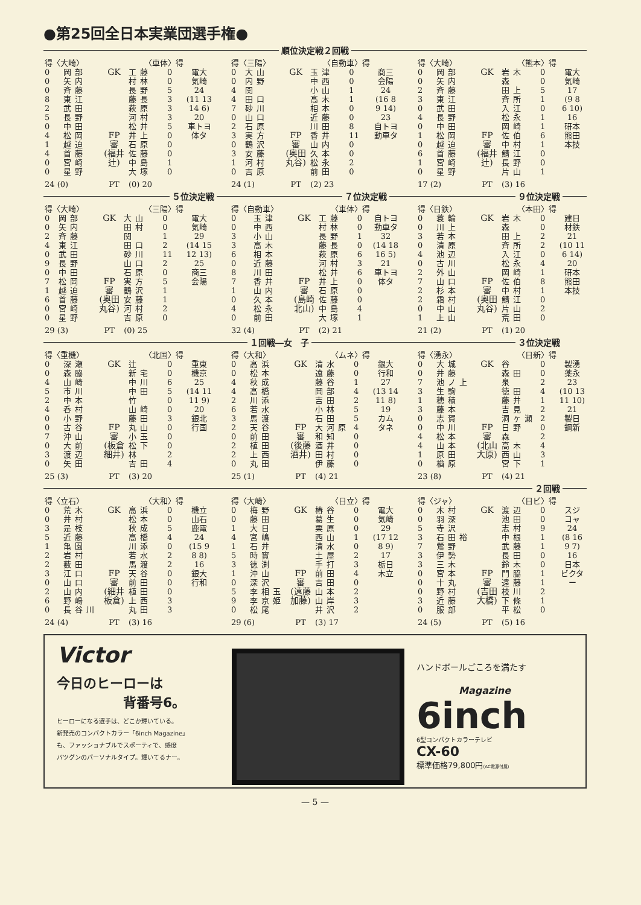●第25回全日本実業団選手権●
順位決定戦２回戦
| 得〈大崎〉 | | | 〈車体〉得 | | |
| --- | --- | --- | --- | --- | --- |
| 0 | 岡部 | GK FP 審 (福井 辻) | 工藤 | 0 | 電大 気崎 24 (11 13 14 6) 20 車トヨ 体タ |
| 0 | 矢内 | | 村林 | 0 | |
| 0 | 斉藤 | | 長野 | 5 | |
| 8 | 東江 | | 藤長 | 3 | |
| 2 | 武田 | | 萩原 | 3 | |
| 5 | 長野 | | 河村 | 3 | |
| 0 | 中田 | | 松井 | 5 | |
| 4 | 松岡 | | 井上 | 0 | |
| 1 | 越迫 | | 石原 | 0 | |
| 4 | 首藤 | | 佐藤 | 0 | |
| 0 | 宮崎 | | 中島 | 1 | |
| 0 | 星野 | | 大塚 | 0 | |
| 24 (0) | | PT | (0) 20 | | |
| 得〈三陽〉 | | | 〈自動車〉得 | | |
| --- | --- | --- | --- | --- | --- |
| 0 | 大山 | GK FP 審 (奥田 丸谷) | 玉津 | 0 | 商三 会陽 24 (16 8 9 14) 23 自トヨ 動車タ |
| 0 | 内野 | | 中西 | 0 | |
| 4 | 関 | | 小山 | 1 | |
| 4 | 田口 | | 高木 | 1 | |
| 7 | 砂川 | | 相本 | 0 | |
| 0 | 山口 | | 近藤 | 0 | |
| 2 | 石原 | | 川田 | 8 | |
| 3 | 実方 | | 香井 | 11 | |
| 0 | 鶴沢 | | 山内 | 0 | |
| 3 | 安藤 | | 久本 | 0 | |
| 1 | 河村 | | 松永 | 2 | |
| 0 | 吉原 | | 前田 | 0 | |
| 24 (1) | | PT | (2) 23 | | |
| 得〈大崎〉 | | | 〈熊本〉得 | | |
| --- | --- | --- | --- | --- | --- |
| 0 | 岡部 | GK FP 審 (福井 辻) | 岩木 | 0 | 電大 気崎 17 (9 8 6 10) 16 研本 熊田 本技 |
| 0 | 矢内 | | 森 | 0 | |
| 2 | 斉藤 | | 田上 | 5 | |
| 3 | 東江 | | 斉所 | 1 | |
| 0 | 武田 | | 入江 | 0 | |
| 4 | 長野 | | 松永 | 1 | |
| 0 | 中田 | | 岡崎 | 1 | |
| 1 | 松岡 | | 佐伯 | 6 | |
| 0 | 越迫 | | 中村 | 1 | |
| 6 | 首藤 | | 鯖江 | 0 | |
| 1 | 宮崎 | | 長野 | 0 | |
| 0 | 星野 | | 片山 | 1 | |
| 17 (2) | | PT | (3) 16 | | |
５位決定戦 ７位決定戦 ９位決定戦
| 得〈大崎〉 | | | 〈三陽〉得 | | |
| --- | --- | --- | --- | --- | --- |
| 0 | 岡部 | GK FP 審 (奥田 丸谷) | 大山 | 0 | 電大 気崎 29 (14 15 12 13) 25 商三 会陽 |
| 0 | 矢内 | | 田村 | 0 | |
| 2 | 斉藤 | | 関 | 1 | |
| 4 | 東江 | | 田口 | 2 | |
| 0 | 武田 | | 砂川 | 11 | |
| 9 | 長野 | | 山口 | 2 | |
| 0 | 中田 | | 石原 | 0 | |
| 7 | 松岡 | | 実方 | 5 | |
| 1 | 越迫 | | 鶴沢 | 1 | |
| 6 | 首藤 | | 安藤 | 1 | |
| 0 | 宮崎 | | 河村 | 2 | |
| 0 | 星野 | | 吉原 | 0 | |
| 29 (3) | | PT | (0) 25 | | |
| 得〈自動車〉 | | | 〈車体〉得 | | |
| --- | --- | --- | --- | --- | --- |
| 0 | 玉津 | GK FP 審 (島崎 北山) | 工藤 | 0 | 自トヨ 動車タ 32 (14 18 16 5) 21 車トヨ 体タ |
| 0 | 中西 | | 村林 | 0 | |
| 3 | 小山 | | 長野 | 1 | |
| 3 | 高木 | | 藤長 | 0 | |
| 6 | 相本 | | 萩原 | 6 | |
| 0 | 近藤 | | 河村 | 3 | |
| 8 | 川田 | | 松井 | 6 | |
| 7 | 香井 | | 井上 | 0 | |
| 1 | 山内 | | 石原 | 0 | |
| 0 | 久本 | | 佐藤 | 0 | |
| 4 | 松永 | | 中島 | 4 | |
| 0 | 前田 | | 大塚 | 1 | |
| 32 (4) | | PT | (2) 21 | | |
| 得〈日鉄〉 | | | 〈本田〉得 | | |
| --- | --- | --- | --- | --- | --- |
| 0 | 蓑輪 | GK FP 審 (奥田 丸谷) | 岩木 | 0 | 建日 材鉄 21 (10 11 6 14) 20 研本 熊田 本技 |
| 0 | 川上 | | 森 | 0 | |
| 3 | 若本 | | 田上 | 2 | |
| 0 | 清原 | | 斉所 | 2 | |
| 4 | 池辺 | | 入江 | 0 | |
| 0 | 古川 | | 松永 | 4 | |
| 2 | 外山 | | 岡崎 | 1 | |
| 7 | 山口 | | 佐伯 | 8 | |
| 2 | 杉本 | | 中村 | 1 | |
| 2 | 霜村 | | 鯖江 | 0 | |
| 0 | 中山 | | 片山 | 2 | |
| 1 | 上山 | | 荒田 | 0 | |
| 21 (2) | | PT | (1) 20 | | |
１回戦―女　子 ３位決定戦
| 得〈重機〉 | | | 〈北国〉得 | | |
| --- | --- | --- | --- | --- | --- |
| 0 | 深瀬 | GK FP 審 (板倉 細井) | 辻 | 0 | 重東 機京 25 (14 11 11 9) 20 銀北 行国 |
| 0 | 森脇 | | 新宅 | 0 | |
| 4 | 山崎 | | 中川 | 6 | |
| 5 | 市川 | | 中田 | 5 | |
| 2 | 中本 | | 竹 | 0 | |
| 4 | 呑村 | | 山崎 | 0 | |
| 0 | 小野 | | 藤田 | 3 | |
| 0 | 古谷 | | 丸山 | 0 | |
| 7 | 沖山 | | 小玉 | 0 | |
| 0 | 大前 | | 松下 | 0 | |
| 3 | 渡辺 | | 林 | 2 | |
| 0 | 矢田 | | 吉田 | 4 | |
| 25 (3) | | PT | (3) 20 | | |
| 得〈大和〉 | | | 〈ムネ〉得 | | |
| --- | --- | --- | --- | --- | --- |
| 0 | 高浜 | GK FP 審 (後藤 酒井) | 清水 | 0 | 銀大 行和 27 (13 14 11 8) 19 カム タネ |
| 0 | 松本 | | 遠藤 | 0 | |
| 4 | 秋成 | | 藤谷 | 1 | |
| 4 | 高橋 | | 岡部 | 4 | |
| 2 | 川添 | | 吉田 | 2 | |
| 6 | 若水 | | 小林 | 5 | |
| 3 | 馬渡 | | 石田 | 5 | |
| 2 | 天谷 | | 大河原 | 4 | |
| 0 | 前田 | | 和知 | 0 | |
| 2 | 植田 | | 酒井 | 0 | |
| 2 | 上西 | | 田村 | 0 | |
| 0 | 丸田 | | 伊藤 | 0 | |
| 25 (1) | | PT | (4) 21 | | |
| 得〈湧永〉 | | | 〈日新〉得 | | |
| --- | --- | --- | --- | --- | --- |
| 0 | 大城 | GK FP 審 (北山 大原) | 谷 | 0 | 製湧 薬永 23 (10 13 11 10) 21 製日 鋼新 |
| 0 | 井藤 | | 森田 | 0 | |
| 7 | 池ノ上 | | 泉 | 2 | |
| 3 | 生駒 | | 徳田 | 4 | |
| 1 | 穂積 | | 藤井 | 1 | |
| 3 | 藤本 | | 吉見 | 2 | |
| 0 | 志賀 | | 洞ヶ瀬 | 2 | |
| 0 | 中川 | | 日野 | 0 | |
| 4 | 松本 | | 森 | 2 | |
| 4 | 山本 | | 高木 | 4 | |
| 1 | 原田 | | 西山 | 3 | |
| 0 | 楢原 | | 宮下 | 1 | |
| 23 (8) | | PT | (4) 21 | | |
２回戦
| 得〈立石〉 | | | 〈大和〉得 | | |
| --- | --- | --- | --- | --- | --- |
| 0 | 荒木 | GK FP 審 (細井 板倉) | 高浜 | 0 | 機立 山石 鹿電 24 (15 9 8 8) 16 銀大 行和 |
| 0 | 井村 | | 松本 | 0 | |
| 3 | 是枝 | | 秋成 | 5 | |
| 5 | 近藤 | | 高橋 | 4 | |
| 1 | 亀園 | | 川添 | 0 | |
| 2 | 岩村 | | 若水 | 2 | |
| 2 | 薮田 | | 馬渡 | 2 | |
| 3 | 江口 | | 天谷 | 0 | |
| 0 | 山口 | | 前田 | 0 | |
| 2 | 山内 | | 植田 | 0 | |
| 6 | 野嶋 | | 上西 | 3 | |
| 0 | 長谷川 | | 丸田 | 3 | |
| 24 (4) | | PT | (3) 16 | | |
| 得〈大崎〉 | | | 〈日立〉得 | | |
| --- | --- | --- | --- | --- | --- |
| 0 | 梅野 | GK FP 審 (遠藤 加藤) | 椿谷 | 0 | 電大 気崎 29 (17 12 8 9) 17 栃日 木立 |
| 0 | 藤田 | | 葛生 | 0 | |
| 1 | 大日 | | 栗原 | 0 | |
| 4 | 宮嶋 | | 西山 | 1 | |
| 1 | 石井 | | 清水 | 0 | |
| 5 | 時實 | | 土屋 | 2 | |
| 3 | 徳渕 | | 手打 | 3 | |
| 1 | 沖山 | | 前田 | 4 | |
| 0 | 深沢 | | 吉田 | 0 | |
| 5 | 李相玉 | | 山本 | 2 | |
| 9 | 李京姫 | | 山岸 | 3 | |
| 0 | 松尾 | | 井沢 | 2 | |
| 29 (6) | | PT | (3) 17 | | |
| 得〈ジャ〉 | | | 〈日ビ〉得 | | |
| --- | --- | --- | --- | --- | --- |
| 0 | 木村 | GK FP 審 (吉田 大橋) | 渡辺 | 0 | スジ コャ 24 (8 16 9 7) 16 日本 ビクター |
| 0 | 羽深 | | 池田 | 0 | |
| 5 | 寺沢 | | 志村 | 9 | |
| 3 | 石田裕 | | 中根 | 1 | |
| 7 | 鶯野 | | 武藤 | 1 | |
| 3 | 伊勢 | | 長田 | 0 | |
| 3 | 三木 | | 鈴木 | 0 | |
| 0 | 宮本 | | 門脇 | 1 | |
| 0 | 十丸 | | 遠藤 | 1 | |
| 0 | 野村 | | 枝川 | 2 | |
| 3 | 近藤 | | 下條 | 1 | |
| 0 | 服部 | | 平松 | 0 | |
| 24 (5) | | PT | (5) 16 | | |
Victor
今日のヒーローは
背番号6。
ヒーローになる選手は、どこか輝いている。
新発売のコンパクトカラー「6inch Magazine」
も、ファッショナブルでスポーティで、感度
バツグンのパーソナルタイプ。輝いてるナー。
ハンドボールごころを満たす
Magazine
6inch
6型コンパクトカラーテレビ
CX-60
標準価格79,800円(AC電源付属)
— 5 —